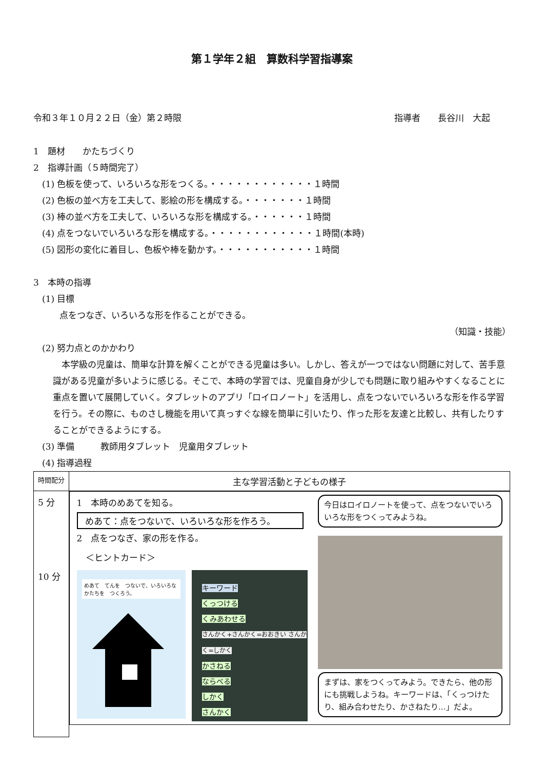第１学年２組　算数科学習指導案
令和３年１０月２２日（金）第２時限 指導者　　長谷川　大起
1　題材　　かたちづくり
2　指導計画（５時間完了）
　(1) 色板を使って、いろいろな形をつくる。・・・・・・・・・・・・１時間
　(2) 色板の並べ方を工夫して、影絵の形を構成する。・・・・・・・１時間
　(3) 棒の並べ方を工夫して、いろいろな形を構成する。・・・・・・１時間
　(4) 点をつないでいろいろな形を構成する。・・・・・・・・・・・・１時間(本時)
　(5) 図形の変化に着目し、色板や棒を動かす。・・・・・・・・・・・１時間
3　本時の指導
　(1) 目標
　　　点をつなぎ、いろいろな形を作ることができる。
（知識・技能）
　(2) 努力点とのかかわり
　本学級の児童は、簡単な計算を解くことができる児童は多い。しかし、答えが一つではない問題に対して、苦手意識がある児童が多いように感じる。そこで、本時の学習では、児童自身が少しでも問題に取り組みやすくなることに重点を置いて展開していく。タブレットのアプリ「ロイロノート」を活用し、点をつないでいろいろな形を作る学習を行う。その際に、ものさし機能を用いて真っすぐな線を簡単に引いたり、作った形を友達と比較し、共有したりすることができるようにする。
　(3) 準備　　　教師用タブレット　児童用タブレット
　(4) 指導過程
| 時間配分 | 主な学習活動と子どもの様子 |
| --- | --- |
| 5 分 10 分 | 1 本時のめあてを知る。 めあて：点をつないで、いろいろな形を作ろう。 2 点をつなぎ、家の形を作る。 ＜ヒントカード＞ めあて てんを つないで、いろいろな かたちを つくろう。 キーワード くっつける くみあわせる さんかく+さんかく=おおきい さんかく=しかく かさねる ならべる しかく さんかく 今日はロイロノートを使って、点をつないでいろいろな形をつくってみようね。 まずは、家をつくってみよう。できたら、他の形にも挑戦しようね。キーワードは、「くっつけたり、組み合わせたり、かさねたり…」だよ。 |